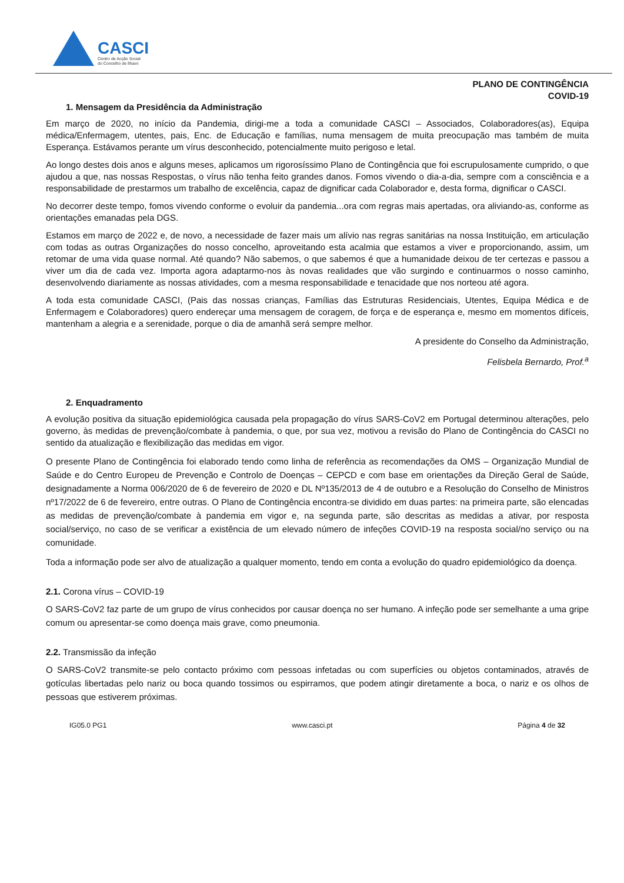CASCI
Centro de Acção Social
do Concelho de Ílhavo
PLANO DE CONTINGÊNCIA
COVID-19
1. Mensagem da Presidência da Administração
Em março de 2020, no início da Pandemia, dirigi-me a toda a comunidade CASCI – Associados, Colaboradores(as), Equipa médica/Enfermagem, utentes, pais, Enc. de Educação e famílias, numa mensagem de muita preocupação mas também de muita Esperança. Estávamos perante um vírus desconhecido, potencialmente muito perigoso e letal.
Ao longo destes dois anos e alguns meses, aplicamos um rigorosíssimo Plano de Contingência que foi escrupulosamente cumprido, o que ajudou a que, nas nossas Respostas, o vírus não tenha feito grandes danos. Fomos vivendo o dia-a-dia, sempre com a consciência e a responsabilidade de prestarmos um trabalho de excelência, capaz de dignificar cada Colaborador e, desta forma, dignificar o CASCI.
No decorrer deste tempo, fomos vivendo conforme o evoluir da pandemia...ora com regras mais apertadas, ora aliviando-as, conforme as orientações emanadas pela DGS.
Estamos em março de 2022 e, de novo, a necessidade de fazer mais um alívio nas regras sanitárias na nossa Instituição, em articulação com todas as outras Organizações do nosso concelho, aproveitando esta acalmia que estamos a viver e proporcionando, assim, um retomar de uma vida quase normal. Até quando? Não sabemos, o que sabemos é que a humanidade deixou de ter certezas e passou a viver um dia de cada vez. Importa agora adaptarmo-nos às novas realidades que vão surgindo e continuarmos o nosso caminho, desenvolvendo diariamente as nossas atividades, com a mesma responsabilidade e tenacidade que nos norteou até agora.
A toda esta comunidade CASCI, (Pais das nossas crianças, Famílias das Estruturas Residenciais, Utentes, Equipa Médica e de Enfermagem e Colaboradores) quero endereçar uma mensagem de coragem, de força e de esperança e, mesmo em momentos difíceis, mantenham a alegria e a serenidade, porque o dia de amanhã será sempre melhor.
A presidente do Conselho da Administração,
Felisbela Bernardo, Prof.<sup>a</sup>
2. Enquadramento
A evolução positiva da situação epidemiológica causada pela propagação do vírus SARS-CoV2 em Portugal determinou alterações, pelo governo, às medidas de prevenção/combate à pandemia, o que, por sua vez, motivou a revisão do Plano de Contingência do CASCI no sentido da atualização e flexibilização das medidas em vigor.
O presente Plano de Contingência foi elaborado tendo como linha de referência as recomendações da OMS – Organização Mundial de Saúde e do Centro Europeu de Prevenção e Controlo de Doenças – CEPCD e com base em orientações da Direção Geral de Saúde, designadamente a Norma 006/2020 de 6 de fevereiro de 2020 e DL Nº135/2013 de 4 de outubro e a Resolução do Conselho de Ministros nº17/2022 de 6 de fevereiro, entre outras. O Plano de Contingência encontra-se dividido em duas partes: na primeira parte, são elencadas as medidas de prevenção/combate à pandemia em vigor e, na segunda parte, são descritas as medidas a ativar, por resposta social/serviço, no caso de se verificar a existência de um elevado número de infeções COVID-19 na resposta social/no serviço ou na comunidade.
Toda a informação pode ser alvo de atualização a qualquer momento, tendo em conta a evolução do quadro epidemiológico da doença.
2.1. Corona vírus – COVID-19
O SARS-CoV2 faz parte de um grupo de vírus conhecidos por causar doença no ser humano. A infeção pode ser semelhante a uma gripe comum ou apresentar-se como doença mais grave, como pneumonia.
2.2. Transmissão da infeção
O SARS-CoV2 transmite-se pelo contacto próximo com pessoas infetadas ou com superfícies ou objetos contaminados, através de gotículas libertadas pelo nariz ou boca quando tossimos ou espirramos, que podem atingir diretamente a boca, o nariz e os olhos de pessoas que estiverem próximas.
IG05.0 PG1 www.casci.pt Página 4 de 32